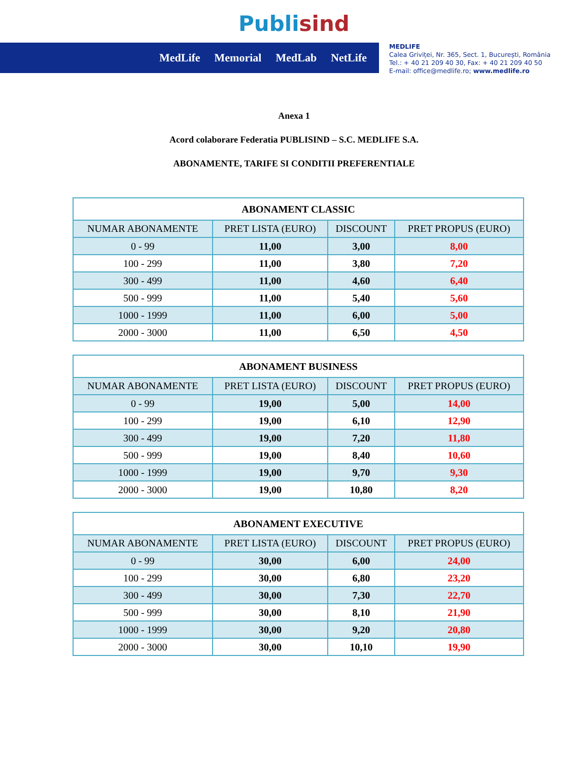Publisind
MedLife Memorial MedLab NetLife
MEDLIFE
Calea Griviței, Nr. 365, Sect. 1, București, România
Tel.: + 40 21 209 40 30, Fax: + 40 21 209 40 50
E-mail: office@medlife.ro; www.medlife.ro
Anexa 1
Acord colaborare Federatia PUBLISIND – S.C. MEDLIFE S.A.
ABONAMENTE, TARIFE SI CONDITII PREFERENTIALE
| ABONAMENT CLASSIC | | | |
| NUMAR ABONAMENTE | PRET LISTA (EURO) | DISCOUNT | PRET PROPUS (EURO) |
| 0 - 99 | 11,00 | 3,00 | 8,00 |
| 100 - 299 | 11,00 | 3,80 | 7,20 |
| 300 - 499 | 11,00 | 4,60 | 6,40 |
| 500 - 999 | 11,00 | 5,40 | 5,60 |
| 1000 - 1999 | 11,00 | 6,00 | 5,00 |
| 2000 - 3000 | 11,00 | 6,50 | 4,50 |
| ABONAMENT BUSINESS | | | |
| NUMAR ABONAMENTE | PRET LISTA (EURO) | DISCOUNT | PRET PROPUS (EURO) |
| 0 - 99 | 19,00 | 5,00 | 14,00 |
| 100 - 299 | 19,00 | 6,10 | 12,90 |
| 300 - 499 | 19,00 | 7,20 | 11,80 |
| 500 - 999 | 19,00 | 8,40 | 10,60 |
| 1000 - 1999 | 19,00 | 9,70 | 9,30 |
| 2000 - 3000 | 19,00 | 10,80 | 8,20 |
| ABONAMENT EXECUTIVE | | | |
| NUMAR ABONAMENTE | PRET LISTA (EURO) | DISCOUNT | PRET PROPUS (EURO) |
| 0 - 99 | 30,00 | 6,00 | 24,00 |
| 100 - 299 | 30,00 | 6,80 | 23,20 |
| 300 - 499 | 30,00 | 7,30 | 22,70 |
| 500 - 999 | 30,00 | 8,10 | 21,90 |
| 1000 - 1999 | 30,00 | 9,20 | 20,80 |
| 2000 - 3000 | 30,00 | 10,10 | 19,90 |